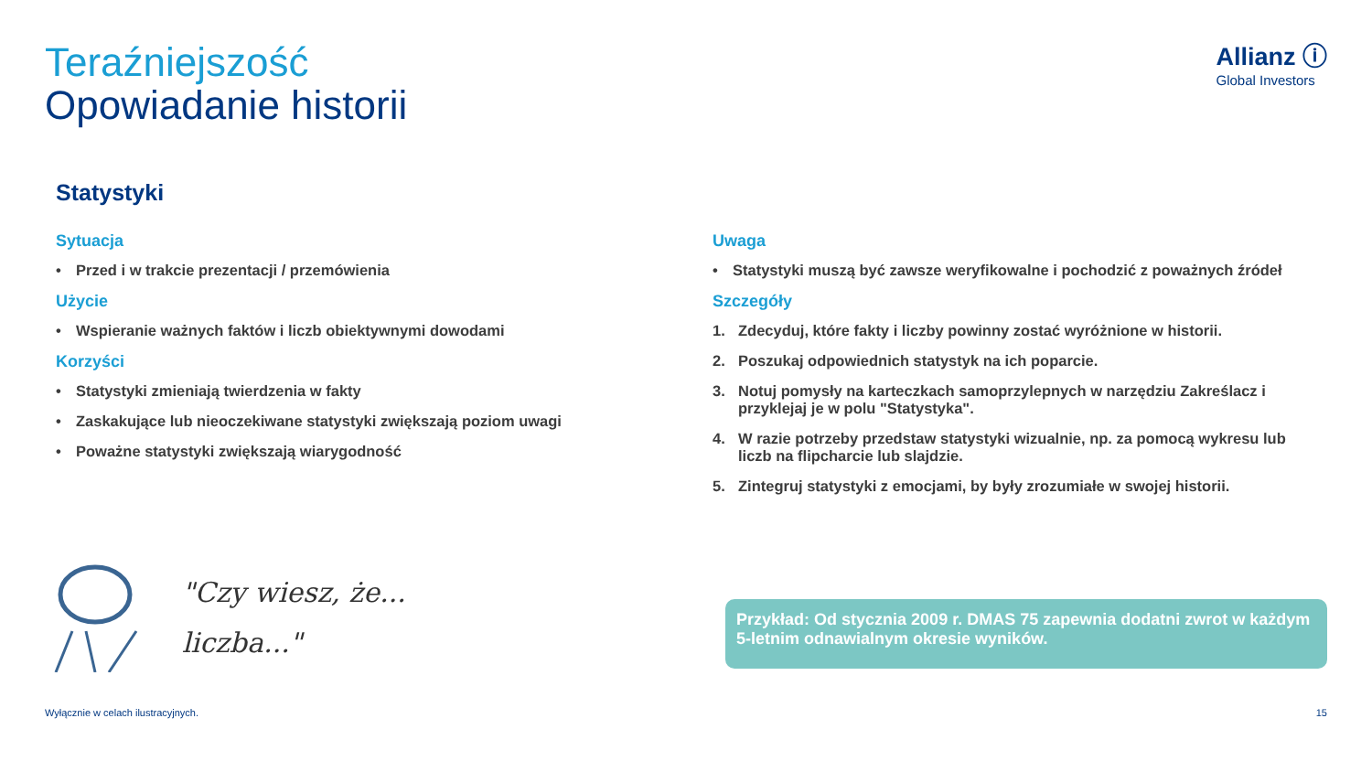Teraźniejszość
Opowiadanie historii
Allianz ⓘ
Global Investors
Statystyki
Sytuacja
• Przed i w trakcie prezentacji / przemówienia
Użycie
• Wspieranie ważnych faktów i liczb obiektywnymi dowodami
Korzyści
• Statystyki zmieniają twierdzenia w fakty
• Zaskakujące lub nieoczekiwane statystyki zwiększają poziom uwagi
• Poważne statystyki zwiększają wiarygodność
Uwaga
• Statystyki muszą być zawsze weryfikowalne i pochodzić z poważnych źródeł
Szczegóły
1. Zdecyduj, które fakty i liczby powinny zostać wyróżnione w historii.
2. Poszukaj odpowiednich statystyk na ich poparcie.
3. Notuj pomysły na karteczkach samoprzylepnych w narzędziu Zakreślacz i przyklejaj je w polu "Statystyka".
4. W razie potrzeby przedstaw statystyki wizualnie, np. za pomocą wykresu lub liczb na flipcharcie lub slajdzie.
5. Zintegruj statystyki z emocjami, by były zrozumiałe w swojej historii.
"Czy wiesz, że...
liczba..."
Przykład: Od stycznia 2009 r. DMAS 75 zapewnia dodatni zwrot w każdym 5-letnim odnawialnym okresie wyników.
Wyłącznie w celach ilustracyjnych. 15